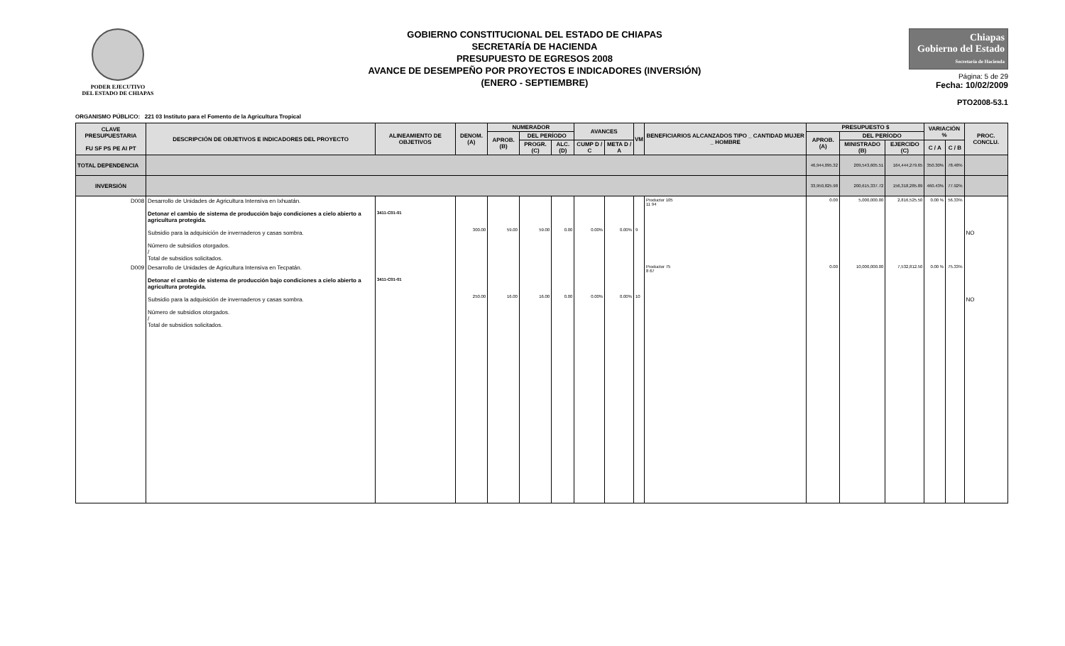PODER EJECUTIVO
DEL ESTADO DE CHIAPAS
GOBIERNO CONSTITUCIONAL DEL ESTADO DE CHIAPAS
SECRETARÍA DE HACIENDA
PRESUPUESTO DE EGRESOS 2008
AVANCE DE DESEMPEÑO POR PROYECTOS E INDICADORES (INVERSIÓN)
(ENERO - SEPTIEMBRE)
Chiapas
Gobierno del Estado
Secretaría de Hacienda
Página: 5 de 29
Fecha: 10/02/2009
PTO2008-53.1
ORGANISMO PÚBLICO: 221 03 Instituto para el Fomento de la Agricultura Tropical
| CLAVE PRESUPUESTARIA FU SF PS PE AI PT | DESCRIPCIÓN DE OBJETIVOS E INDICADORES DEL PROYECTO | ALINEAMIENTO DE OBJETIVOS | DENOM. (A) | NUMERADOR | | | AVANCES | | VM | BENEFICIARIOS ALCANZADOS TIPO _ CANTIDAD MUJER _ HOMBRE | PRESUPUESTO $ | | | VARIACIÓN % | | PROC. CONCLU. |
| --- | --- | --- | --- | --- | --- | --- | --- | --- | --- | --- | --- | --- | --- | --- | --- | --- |
| | | | | APROB. (B) | DEL PERÍODO | | | | | | APROB. (A) | DEL PERÍODO | | | | |
| | | | | | PROGR. (C) | ALC. (D) | CUMP D / C | META D / A | | | | MINISTRADO (B) | EJERCIDO (C) | C / A | C / B | |
| TOTAL DEPENDENCIA | | | | | | | | | | | 46,944,095.32 | 209,543,605.51 | 164,444,279.65 | 350.30% | 78.48% | |
| INVERSIÓN | | | | | | | | | | | 33,950,825.98 | 200,615,337.72 | 156,318,285.89 | 460.43% | 77.92% | |
| D008 | Desarrollo de Unidades de Agricultura Intensiva en Ixhuatán. Detonar el cambio de sistema de producción bajo condiciones a cielo abierto a agricultura protegida. Subsidio para la adquisición de invernaderos y casas sombra. Número de subsidios otorgados. / Total de subsidios solicitados. | 3411-C01-01 | 300.00 | 59.00 | 59.00 | 0.00 | 0.00% | 0.00% | 9 | Productor 105 11 94 | 0.00 | 5,000,000.00 | 2,816,525.50 | 0.00 % | 56.33% | NO |
| D009 | Desarrollo de Unidades de Agricultura Intensiva en Tecpatán. Detonar el cambio de sistema de producción bajo condiciones a cielo abierto a agricultura protegida. Subsidio para la adquisición de invernaderos y casas sombra. Número de subsidios otorgados. / Total de subsidios solicitados. | 3411-C01-01 | 250.00 | 16.00 | 16.00 | 0.00 | 0.00% | 0.00% | 10 | Productor 75 8 67 | 0.00 | 10,000,000.00 | 7,532,812.50 | 0.00 % | 75.33% | NO |